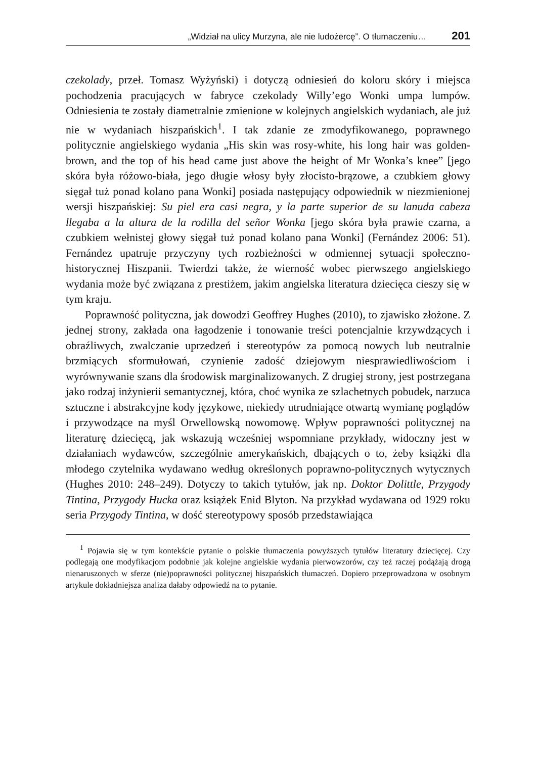„Widział na ulicy Murzyna, ale nie ludożercę”. O tłumaczeniu… 201
czekolady, przeł. Tomasz Wyżyński) i dotyczą odniesień do koloru skóry i miejsca pochodzenia pracujących w fabryce czekolady Willy’ego Wonki umpa lumpów. Odniesienia te zostały diametralnie zmienione w kolejnych angielskich wydaniach, ale już nie w wydaniach hiszpańskich<sup>1</sup>. I tak zdanie ze zmodyfikowanego, poprawnego politycznie angielskiego wydania „His skin was rosy-white, his long hair was golden-brown, and the top of his head came just above the height of Mr Wonka’s knee” [jego skóra była różowo-biała, jego długie włosy były złocisto-brązowe, a czubkiem głowy sięgał tuż ponad kolano pana Wonki] posiada następujący odpowiednik w niezmienionej wersji hiszpańskiej: Su piel era casi negra, y la parte superior de su lanuda cabeza llegaba a la altura de la rodilla del señor Wonka [jego skóra była prawie czarna, a czubkiem wełnistej głowy sięgał tuż ponad kolano pana Wonki] (Fernández 2006: 51). Fernández upatruje przyczyny tych rozbieżności w odmiennej sytuacji społeczno-historycznej Hiszpanii. Twierdzi także, że wierność wobec pierwszego angielskiego wydania może być związana z prestiżem, jakim angielska literatura dziecięca cieszy się w tym kraju.
Poprawność polityczna, jak dowodzi Geoffrey Hughes (2010), to zjawisko złożone. Z jednej strony, zakłada ona łagodzenie i tonowanie treści potencjalnie krzywdzących i obraźliwych, zwalczanie uprzedzeń i stereotypów za pomocą nowych lub neutralnie brzmiących sformułowań, czynienie zadość dziejowym niesprawiedliwościom i wyrównywanie szans dla środowisk marginalizowanych. Z drugiej strony, jest postrzegana jako rodzaj inżynierii semantycznej, która, choć wynika ze szlachetnych pobudek, narzuca sztuczne i abstrakcyjne kody językowe, niekiedy utrudniające otwartą wymianę poglądów i przywodzące na myśl Orwellowską nowomowę. Wpływ poprawności politycznej na literaturę dziecięcą, jak wskazują wcześniej wspomniane przykłady, widoczny jest w działaniach wydawców, szczególnie amerykańskich, dbających o to, żeby książki dla młodego czytelnika wydawano według określonych poprawno-politycznych wytycznych (Hughes 2010: 248–249). Dotyczy to takich tytułów, jak np. Doktor Dolittle, Przygody Tintina, Przygody Hucka oraz książek Enid Blyton. Na przykład wydawana od 1929 roku seria Przygody Tintina, w dość stereotypowy sposób przedstawiająca
<sup>1</sup> Pojawia się w tym kontekście pytanie o polskie tłumaczenia powyższych tytułów literatury dziecięcej. Czy podlegają one modyfikacjom podobnie jak kolejne angielskie wydania pierwowzorów, czy też raczej podążają drogą nienaruszonych w sferze (nie)poprawności politycznej hiszpańskich tłumaczeń. Dopiero przeprowadzona w osobnym artykule dokładniejsza analiza dałaby odpowiedź na to pytanie.